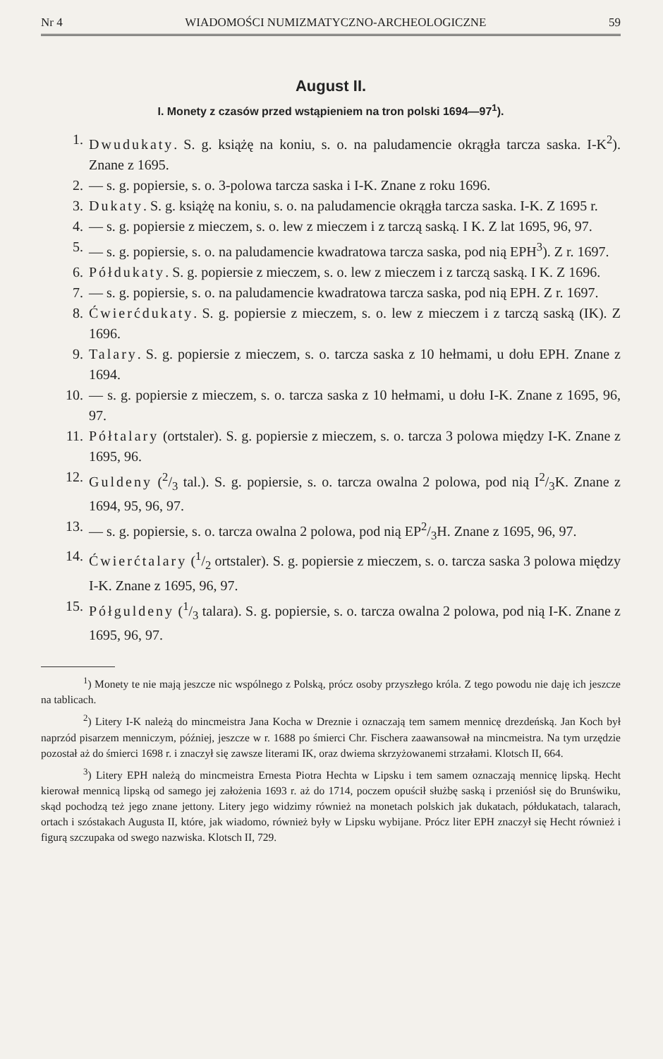Nr 4 WIADOMOŚCI NUMIZMATYCZNO-ARCHEOLOGICZNE 59
August II.
I. Monety z czasów przed wstąpieniem na tron polski 1694—97<sup>1</sup>).
1. Dwudukaty. S. g. książę na koniu, s. o. na paludamencie okrągła tarcza saska. I-K<sup>2</sup>). Znane z 1695.
2. — s. g. popiersie, s. o. 3-polowa tarcza saska i I-K. Znane z roku 1696.
3. Dukaty. S. g. książę na koniu, s. o. na paludamencie okrągła tarcza saska. I-K. Z 1695 r.
4. — s. g. popiersie z mieczem, s. o. lew z mieczem i z tarczą saską. I K. Z lat 1695, 96, 97.
5. — s. g. popiersie, s. o. na paludamencie kwadratowa tarcza saska, pod nią EPH<sup>3</sup>). Z r. 1697.
6. Półdukaty. S. g. popiersie z mieczem, s. o. lew z mieczem i z tarczą saską. I K. Z 1696.
7. — s. g. popiersie, s. o. na paludamencie kwadratowa tarcza saska, pod nią EPH. Z r. 1697.
8. Ćwierćdukaty. S. g. popiersie z mieczem, s. o. lew z mieczem i z tarczą saską (IK). Z 1696.
9. Talary. S. g. popiersie z mieczem, s. o. tarcza saska z 10 hełmami, u dołu EPH. Znane z 1694.
10. — s. g. popiersie z mieczem, s. o. tarcza saska z 10 hełmami, u dołu I-K. Znane z 1695, 96, 97.
11. Półtalary (ortstaler). S. g. popiersie z mieczem, s. o. tarcza 3 polowa między I-K. Znane z 1695, 96.
12. Guldeny (2/3 tal.). S. g. popiersie, s. o. tarcza owalna 2 polowa, pod nią I2/3K. Znane z 1694, 95, 96, 97.
13. — s. g. popiersie, s. o. tarcza owalna 2 polowa, pod nią EP2/3H. Znane z 1695, 96, 97.
14. Ćwierćtalary (1/2 ortstaler). S. g. popiersie z mieczem, s. o. tarcza saska 3 polowa między I-K. Znane z 1695, 96, 97.
15. Półguldeny (1/3 talara). S. g. popiersie, s. o. tarcza owalna 2 polowa, pod nią I-K. Znane z 1695, 96, 97.
<sup>1</sup>) Monety te nie mają jeszcze nic wspólnego z Polską, prócz osoby przyszłego króla. Z tego powodu nie daję ich jeszcze na tablicach.
<sup>2</sup>) Litery I-K należą do mincmeistra Jana Kocha w Dreznie i oznaczają tem samem mennicę drezdeńską. Jan Koch był naprzód pisarzem menniczym, później, jeszcze w r. 1688 po śmierci Chr. Fischera zaawansował na mincmeistra. Na tym urzędzie pozostał aż do śmierci 1698 r. i znaczył się zawsze literami IK, oraz dwiema skrzyżowanemi strzałami. Klotsch II, 664.
<sup>3</sup>) Litery EPH należą do mincmeistra Ernesta Piotra Hechta w Lipsku i tem samem oznaczają mennicę lipską. Hecht kierował mennicą lipską od samego jej założenia 1693 r. aż do 1714, poczem opuścił służbę saską i przeniósł się do Brunświku, skąd pochodzą też jego znane jettony. Litery jego widzimy również na monetach polskich jak dukatach, półdukatach, talarach, ortach i szóstakach Augusta II, które, jak wiadomo, również były w Lipsku wybijane. Prócz liter EPH znaczył się Hecht również i figurą szczupaka od swego nazwiska. Klotsch II, 729.